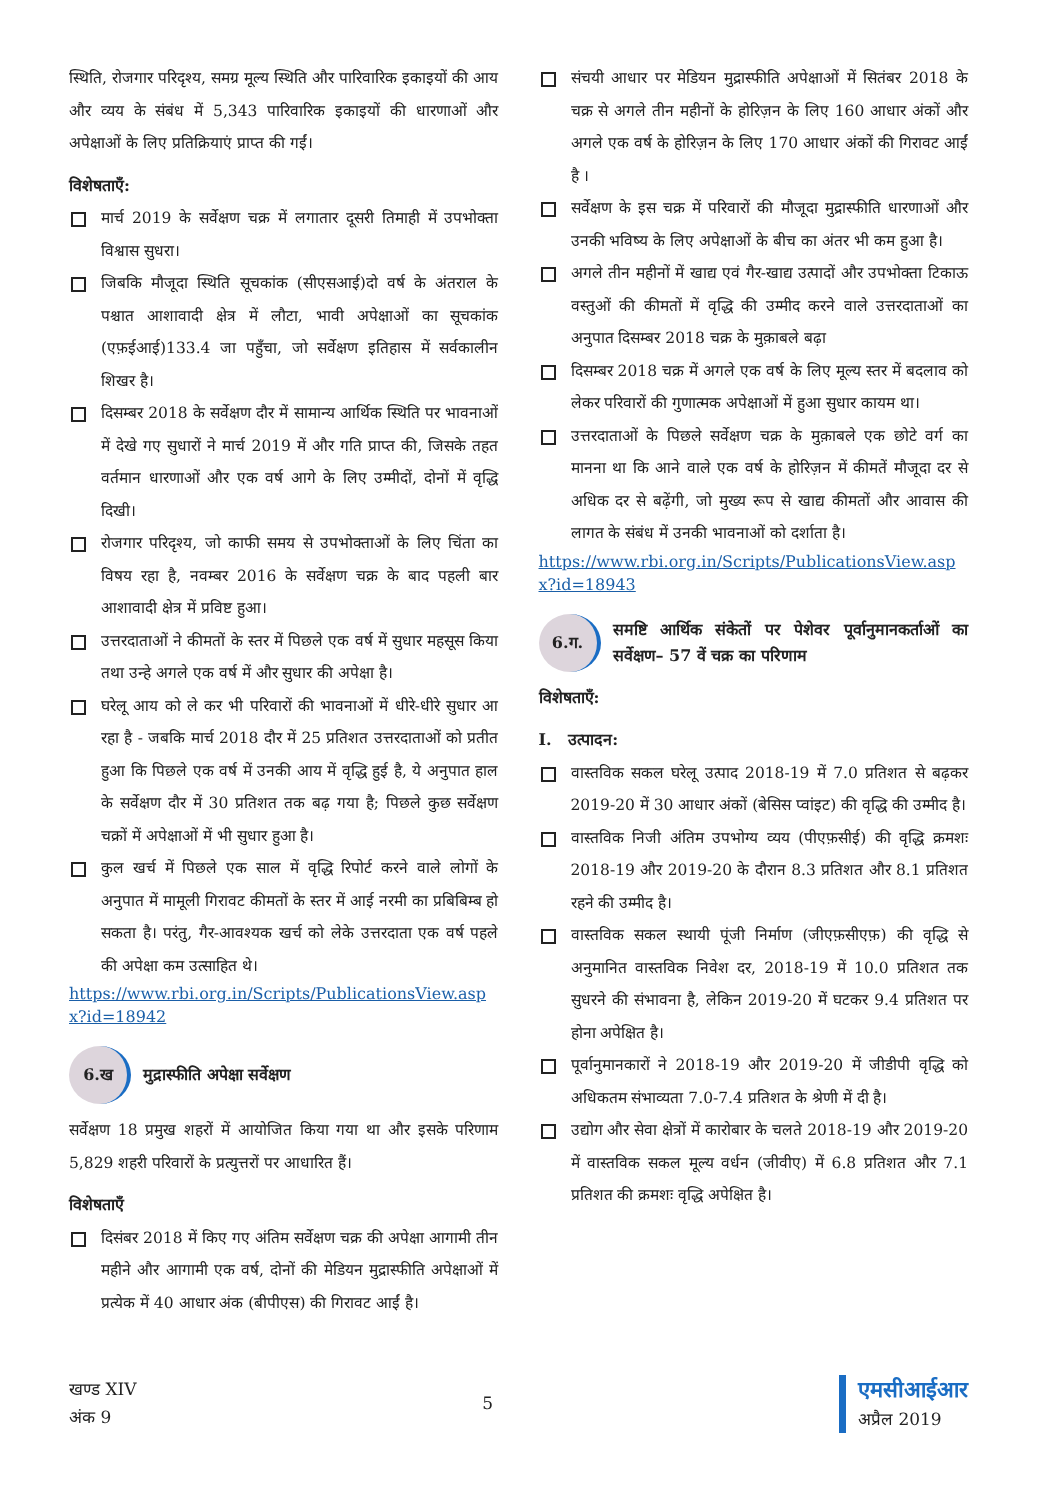स्थिति, रोजगार परिदृश्य, समग्र मूल्य स्थिति और पारिवारिक इकाइयों की आय और व्यय के संबंध में 5,343 पारिवारिक इकाइयों की धारणाओं और अपेक्षाओं के लिए प्रतिक्रियाएं प्राप्त की गईं।
विशेषताएँ:
मार्च 2019 के सर्वेक्षण चक्र में लगातार दूसरी तिमाही में उपभोक्ता विश्वास सुधरा।
जिबकि मौजूदा स्थिति सूचकांक (सीएसआई)दो वर्ष के अंतराल के पश्चात आशावादी क्षेत्र में लौटा, भावी अपेक्षाओं का सूचकांक (एफ़ईआई)133.4 जा पहुँचा, जो सर्वेक्षण इतिहास में सर्वकालीन शिखर है।
दिसम्बर 2018 के सर्वेक्षण दौर में सामान्य आर्थिक स्थिति पर भावनाओं में देखे गए सुधारों ने मार्च 2019 में और गति प्राप्त की, जिसके तहत वर्तमान धारणाओं और एक वर्ष आगे के लिए उम्मीदों, दोनों में वृद्धि दिखी।
रोजगार परिदृश्य, जो काफी समय से उपभोक्ताओं के लिए चिंता का विषय रहा है, नवम्बर 2016 के सर्वेक्षण चक्र के बाद पहली बार आशावादी क्षेत्र में प्रविष्ट हुआ।
उत्तरदाताओं ने कीमतों के स्तर में पिछले एक वर्ष में सुधार महसूस किया तथा उन्हे अगले एक वर्ष में और सुधार की अपेक्षा है।
घरेलू आय को ले कर भी परिवारों की भावनाओं में धीरे-धीरे सुधार आ रहा है - जबकि मार्च 2018 दौर में 25 प्रतिशत उत्तरदाताओं को प्रतीत हुआ कि पिछले एक वर्ष में उनकी आय में वृद्धि हुई है, ये अनुपात हाल के सर्वेक्षण दौर में 30 प्रतिशत तक बढ़ गया है; पिछले कुछ सर्वेक्षण चक्रों में अपेक्षाओं में भी सुधार हुआ है।
कुल खर्च में पिछले एक साल में वृद्धि रिपोर्ट करने वाले लोगों के अनुपात में मामूली गिरावट कीमतों के स्तर में आई नरमी का प्रबिबिम्ब हो सकता है। परंतु, गैर-आवश्यक खर्च को लेके उत्तरदाता एक वर्ष पहले की अपेक्षा कम उत्साहित थे।
https://www.rbi.org.in/Scripts/PublicationsView.aspx?id=18942
6.ख मुद्रास्फीति अपेक्षा सर्वेक्षण
सर्वेक्षण 18 प्रमुख शहरों में आयोजित किया गया था और इसके परिणाम 5,829 शहरी परिवारों के प्रत्युत्तरों पर आधारित हैं।
विशेषताएँ
दिसंबर 2018 में किए गए अंतिम सर्वेक्षण चक्र की अपेक्षा आगामी तीन महीने और आगामी एक वर्ष, दोनों की मेडियन मुद्रास्फीति अपेक्षाओं में प्रत्येक में 40 आधार अंक (बीपीएस) की गिरावट आईं है।
संचयी आधार पर मेडियन मुद्रास्फीति अपेक्षाओं में सितंबर 2018 के चक्र से अगले तीन महीनों के होरिज़न के लिए 160 आधार अंकों और अगले एक वर्ष के होरिज़न के लिए 170 आधार अंकों की गिरावट आईं है ।
सर्वेक्षण के इस चक्र में परिवारों की मौजूदा मुद्रास्फीति धारणाओं और उनकी भविष्य के लिए अपेक्षाओं के बीच का अंतर भी कम हुआ है।
अगले तीन महीनों में खाद्य एवं गैर-खाद्य उत्पादों और उपभोक्ता टिकाऊ वस्तुओं की कीमतों में वृद्धि की उम्मीद करने वाले उत्तरदाताओं का अनुपात दिसम्बर 2018 चक्र के मुक़ाबले बढ़ा
दिसम्बर 2018 चक्र में अगले एक वर्ष के लिए मूल्य स्तर में बदलाव को लेकर परिवारों की गुणात्मक अपेक्षाओं में हुआ सुधार कायम था।
उत्तरदाताओं के पिछले सर्वेक्षण चक्र के मुक़ाबले एक छोटे वर्ग का मानना था कि आने वाले एक वर्ष के होरिज़न में कीमतें मौजूदा दर से अधिक दर से बढ़ेंगी, जो मुख्य रूप से खाद्य कीमतों और आवास की लागत के संबंध में उनकी भावनाओं को दर्शाता है।
https://www.rbi.org.in/Scripts/PublicationsView.aspx?id=18943
6.ग. समष्टि आर्थिक संकेतों पर पेशेवर पूर्वानुमानकर्ताओं का सर्वेक्षण– 57 वें चक्र का परिणाम
विशेषताएँ:
I. उत्पादन:
वास्तविक सकल घरेलू उत्पाद 2018-19 में 7.0 प्रतिशत से बढ़कर 2019-20 में 30 आधार अंकों (बेसिस प्वांइट) की वृद्धि की उम्मीद है।
वास्तविक निजी अंतिम उपभोग्य व्यय (पीएफ़सीई) की वृद्धि क्रमशः 2018-19 और 2019-20 के दौरान 8.3 प्रतिशत और 8.1 प्रतिशत रहने की उम्मीद है।
वास्तविक सकल स्थायी पूंजी निर्माण (जीएफ़सीएफ़) की वृद्धि से अनुमानित वास्तविक निवेश दर, 2018-19 में 10.0 प्रतिशत तक सुधरने की संभावना है, लेकिन 2019-20 में घटकर 9.4 प्रतिशत पर होना अपेक्षित है।
पूर्वानुमानकारों ने 2018-19 और 2019-20 में जीडीपी वृद्धि को अधिकतम संभाव्यता 7.0-7.4 प्रतिशत के श्रेणी में दी है।
उद्योग और सेवा क्षेत्रों में कारोबार के चलते 2018-19 और 2019-20 में वास्तविक सकल मूल्य वर्धन (जीवीए) में 6.8 प्रतिशत और 7.1 प्रतिशत की क्रमशः वृद्धि अपेक्षित है।
खण्ड XIV
अंक 9
5
एमसीआईआर
अप्रैल 2019